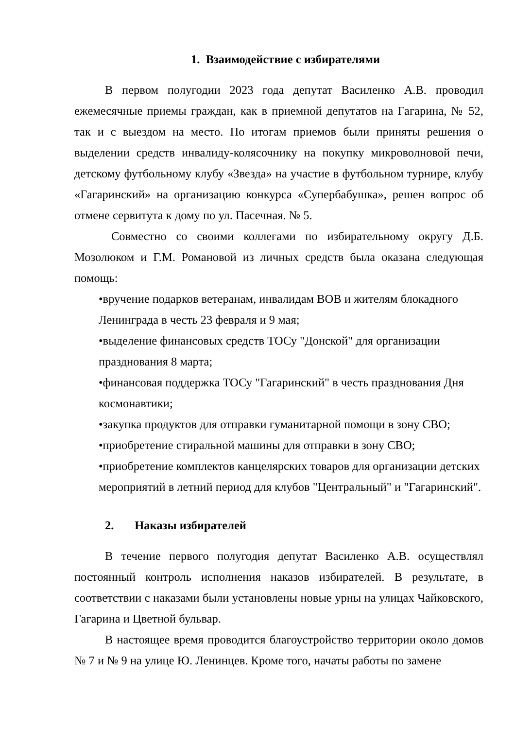1. Взаимодействие с избирателями
В первом полугодии 2023 года депутат Василенко А.В. проводил ежемесячные приемы граждан, как в приемной депутатов на Гагарина, № 52, так и с выездом на место. По итогам приемов были приняты решения о выделении средств инвалиду-колясочнику на покупку микроволновой печи, детскому футбольному клубу «Звезда» на участие в футбольном турнире, клубу «Гагаринский» на организацию конкурса «Супербабушка», решен вопрос об отмене сервитута к дому по ул. Пасечная. № 5.
Совместно со своими коллегами по избирательному округу Д.Б. Мозолюком и Г.М. Романовой из личных средств была оказана следующая помощь:
•вручение подарков ветеранам, инвалидам ВОВ и жителям блокадного Ленинграда в честь 23 февраля и 9 мая;
•выделение финансовых средств ТОСу "Донской" для организации празднования 8 марта;
•финансовая поддержка ТОСу "Гагаринский" в честь празднования Дня космонавтики;
•закупка продуктов для отправки гуманитарной помощи в зону СВО;
•приобретение стиральной машины для отправки в зону СВО;
•приобретение комплектов канцелярских товаров для организации детских мероприятий в летний период для клубов "Центральный" и "Гагаринский".
2. Наказы избирателей
В течение первого полугодия депутат Василенко А.В. осуществлял постоянный контроль исполнения наказов избирателей. В результате, в соответствии с наказами были установлены новые урны на улицах Чайковского, Гагарина и Цветной бульвар.
В настоящее время проводится благоустройство территории около домов № 7 и № 9 на улице Ю. Ленинцев. Кроме того, начаты работы по замене